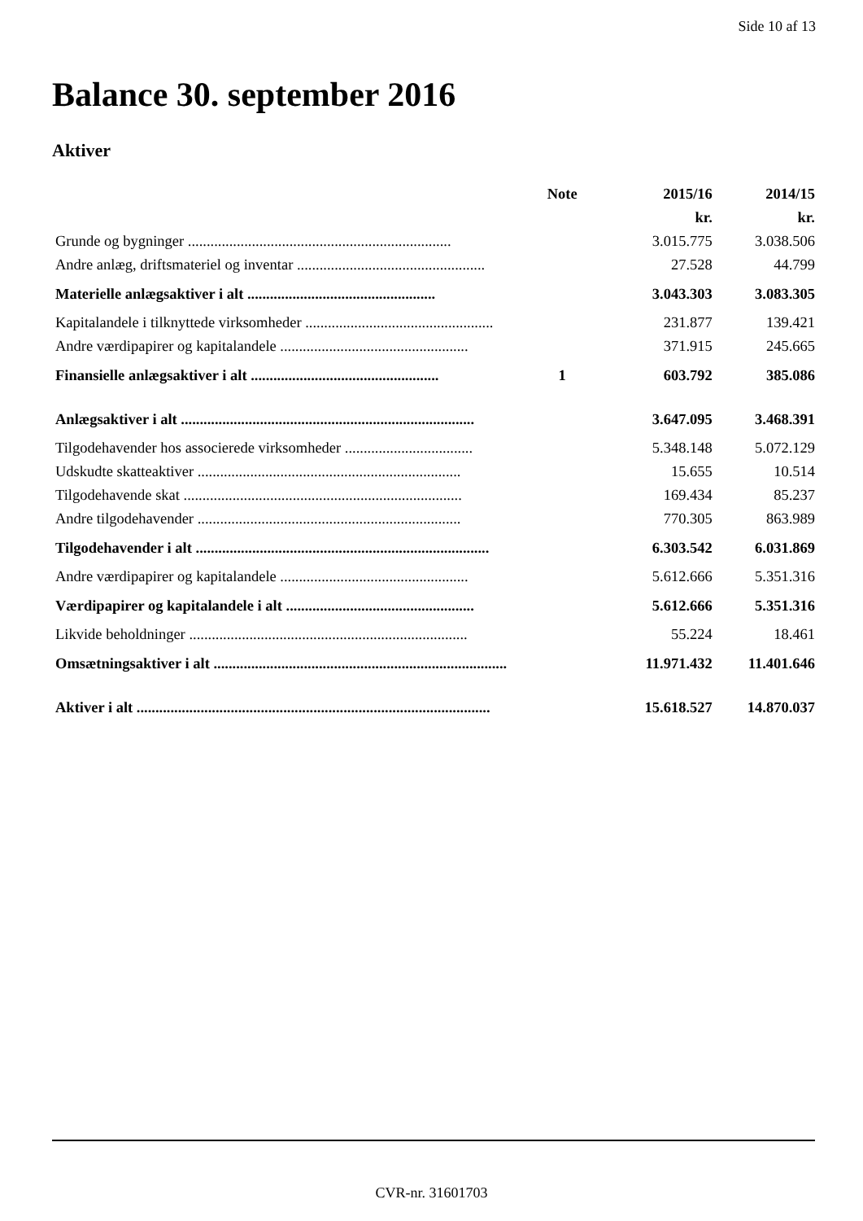Side 10 af 13
Balance 30. september 2016
Aktiver
| | Note | 2015/16 | 2014/15 |
| --- | --- | --- | --- |
| | | kr. | kr. |
| Grunde og bygninger ...................................................................... | | 3.015.775 | 3.038.506 |
| Andre anlæg, driftsmateriel og inventar .................................................. | | 27.528 | 44.799 |
| Materielle anlægsaktiver i alt .................................................. | | 3.043.303 | 3.083.305 |
| Kapitalandele i tilknyttede virksomheder .................................................. | | 231.877 | 139.421 |
| Andre værdipapirer og kapitalandele .................................................. | | 371.915 | 245.665 |
| Finansielle anlægsaktiver i alt .................................................. | 1 | 603.792 | 385.086 |
| Anlægsaktiver i alt .............................................................................. | | 3.647.095 | 3.468.391 |
| Tilgodehavender hos associerede virksomheder .................................. | | 5.348.148 | 5.072.129 |
| Udskudte skatteaktiver ...................................................................... | | 15.655 | 10.514 |
| Tilgodehavende skat .......................................................................... | | 169.434 | 85.237 |
| Andre tilgodehavender ...................................................................... | | 770.305 | 863.989 |
| Tilgodehavender i alt .............................................................................. | | 6.303.542 | 6.031.869 |
| Andre værdipapirer og kapitalandele .................................................. | | 5.612.666 | 5.351.316 |
| Værdipapirer og kapitalandele i alt .................................................. | | 5.612.666 | 5.351.316 |
| Likvide beholdninger .......................................................................... | | 55.224 | 18.461 |
| Omsætningsaktiver i alt .............................................................................. | | 11.971.432 | 11.401.646 |
| Aktiver i alt .............................................................................................. | | 15.618.527 | 14.870.037 |
CVR-nr. 31601703